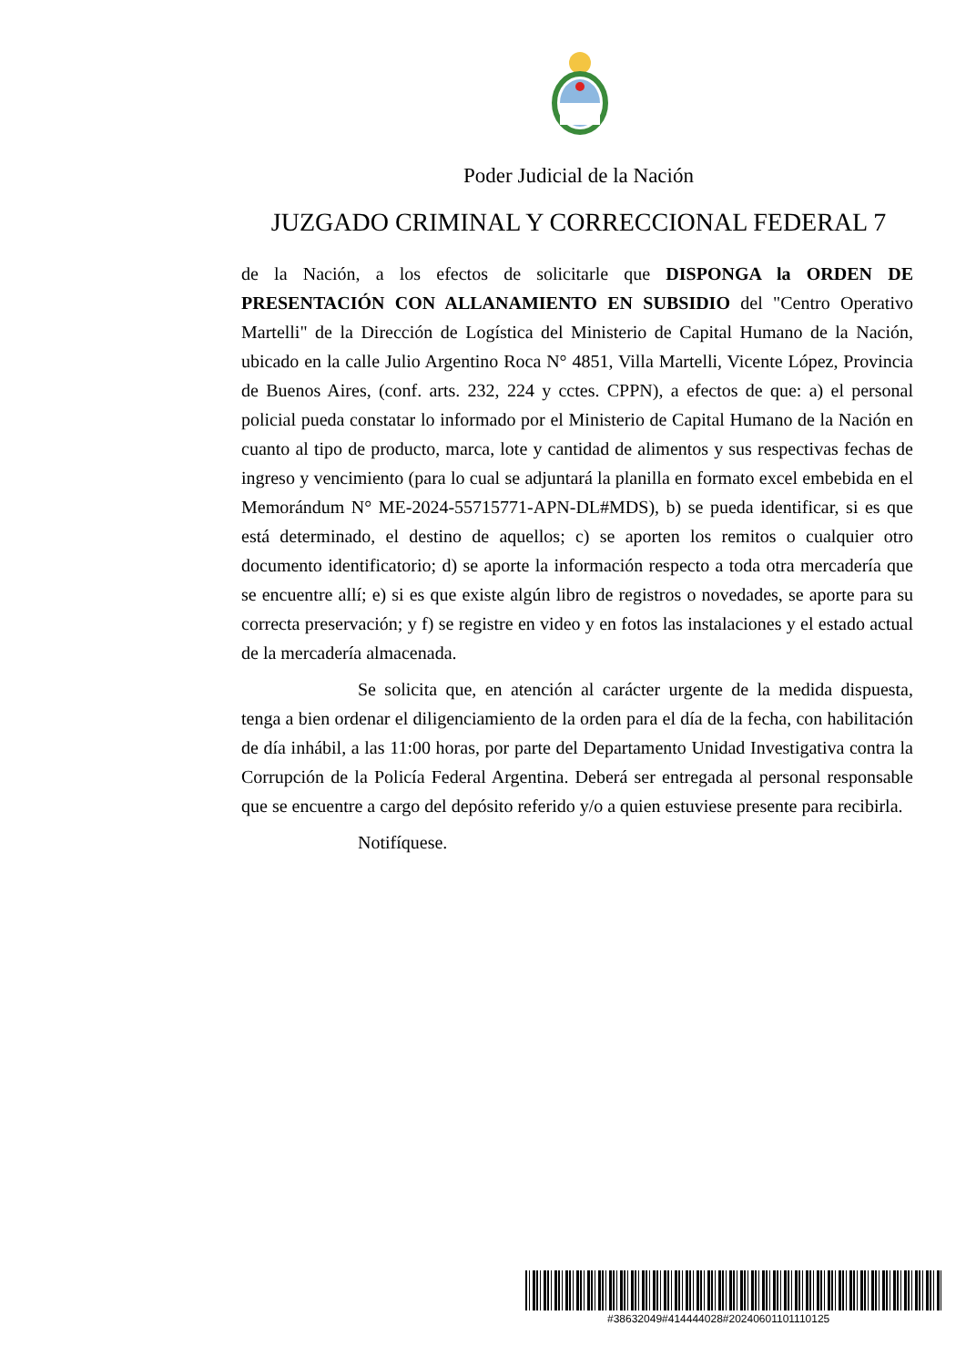Poder Judicial de la Nación
JUZGADO CRIMINAL Y CORRECCIONAL FEDERAL 7
de la Nación, a los efectos de solicitarle que DISPONGA la ORDEN DE PRESENTACIÓN CON ALLANAMIENTO EN SUBSIDIO del "Centro Operativo Martelli" de la Dirección de Logística del Ministerio de Capital Humano de la Nación, ubicado en la calle Julio Argentino Roca N° 4851, Villa Martelli, Vicente López, Provincia de Buenos Aires, (conf. arts. 232, 224 y cctes. CPPN), a efectos de que: a) el personal policial pueda constatar lo informado por el Ministerio de Capital Humano de la Nación en cuanto al tipo de producto, marca, lote y cantidad de alimentos y sus respectivas fechas de ingreso y vencimiento (para lo cual se adjuntará la planilla en formato excel embebida en el Memorándum N° ME-2024-55715771-APN-DL#MDS), b) se pueda identificar, si es que está determinado, el destino de aquellos; c) se aporten los remitos o cualquier otro documento identificatorio; d) se aporte la información respecto a toda otra mercadería que se encuentre allí; e) si es que existe algún libro de registros o novedades, se aporte para su correcta preservación; y f) se registre en video y en fotos las instalaciones y el estado actual de la mercadería almacenada.
Se solicita que, en atención al carácter urgente de la medida dispuesta, tenga a bien ordenar el diligenciamiento de la orden para el día de la fecha, con habilitación de día inhábil, a las 11:00 horas, por parte del Departamento Unidad Investigativa contra la Corrupción de la Policía Federal Argentina. Deberá ser entregada al personal responsable que se encuentre a cargo del depósito referido y/o a quien estuviese presente para recibirla.
Notifíquese.
#38632049#414444028#20240601101110125